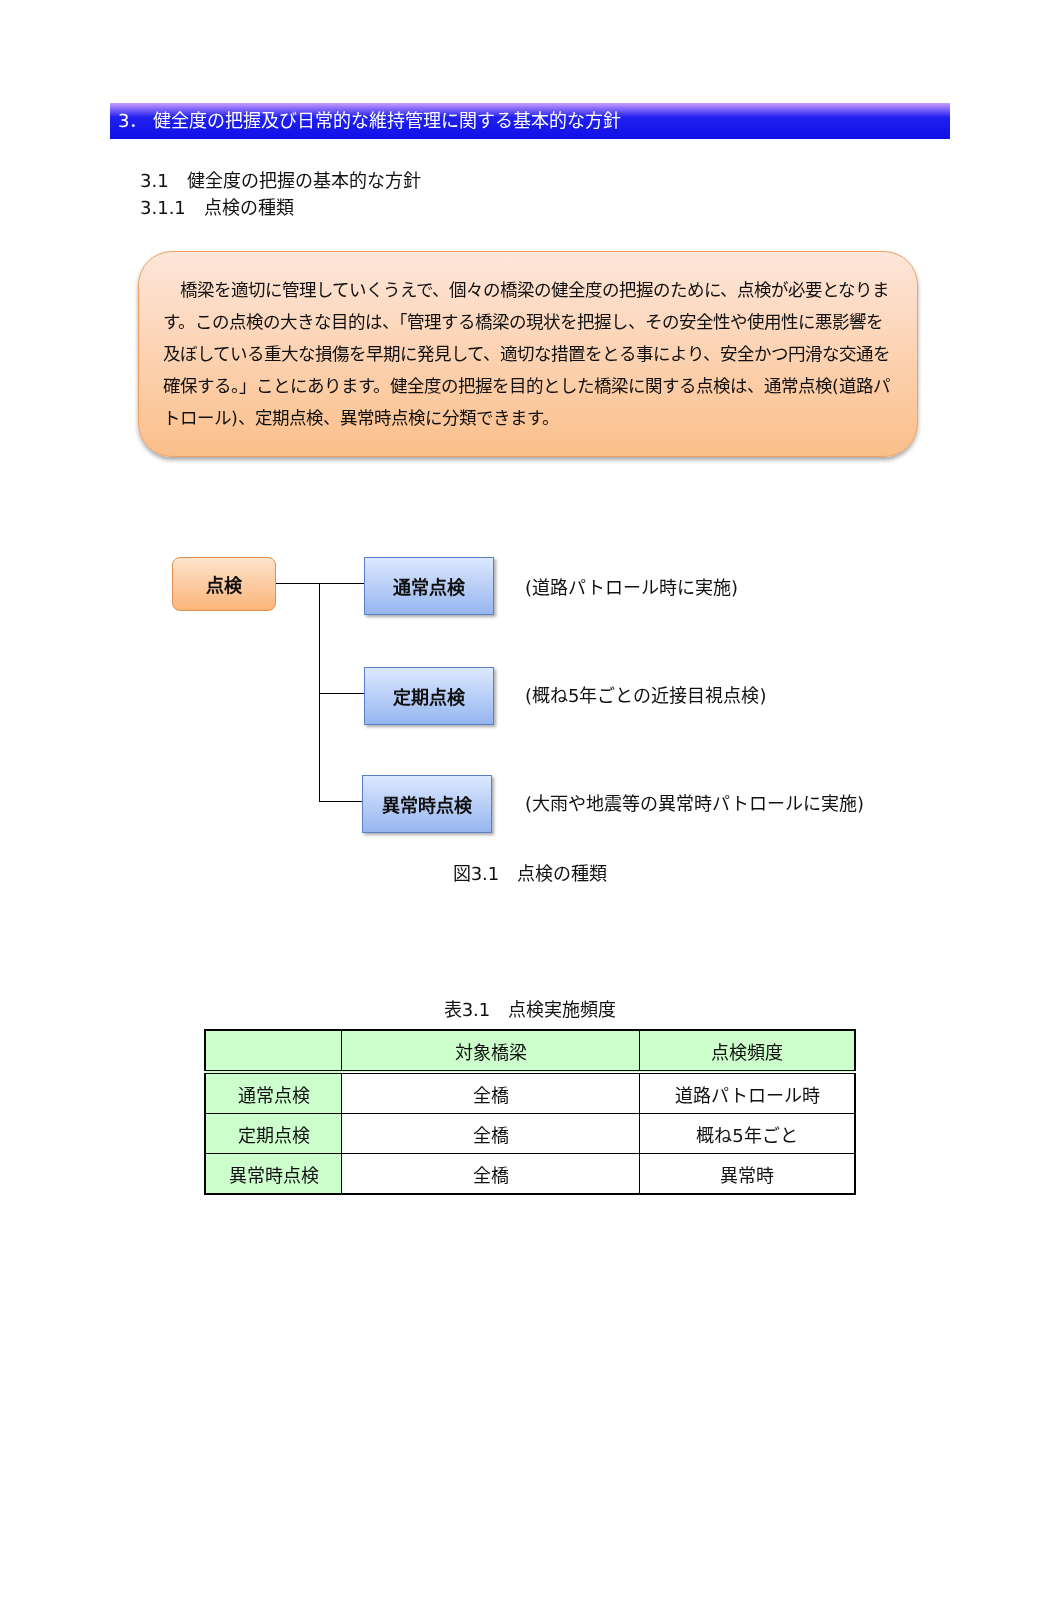3． 健全度の把握及び日常的な維持管理に関する基本的な方針
3.1　健全度の把握の基本的な方針
3.1.1　点検の種類
　橋梁を適切に管理していくうえで、個々の橋梁の健全度の把握のために、点検が必要となります。この点検の大きな目的は、「管理する橋梁の現状を把握し、その安全性や使用性に悪影響を及ぼしている重大な損傷を早期に発見して、適切な措置をとる事により、安全かつ円滑な交通を確保する。」ことにあります。健全度の把握を目的とした橋梁に関する点検は、通常点検(道路パトロール)、定期点検、異常時点検に分類できます。
点検 通常点検
(道路パトロール時に実施)
定期点検
(概ね5年ごとの近接目視点検)
異常時点検
(大雨や地震等の異常時パトロールに実施)
図3.1　点検の種類
表3.1　点検実施頻度
| | 対象橋梁 | 点検頻度 |
| --- | --- | --- |
| 通常点検 | 全橋 | 道路パトロール時 |
| 定期点検 | 全橋 | 概ね5年ごと |
| 異常時点検 | 全橋 | 異常時 |